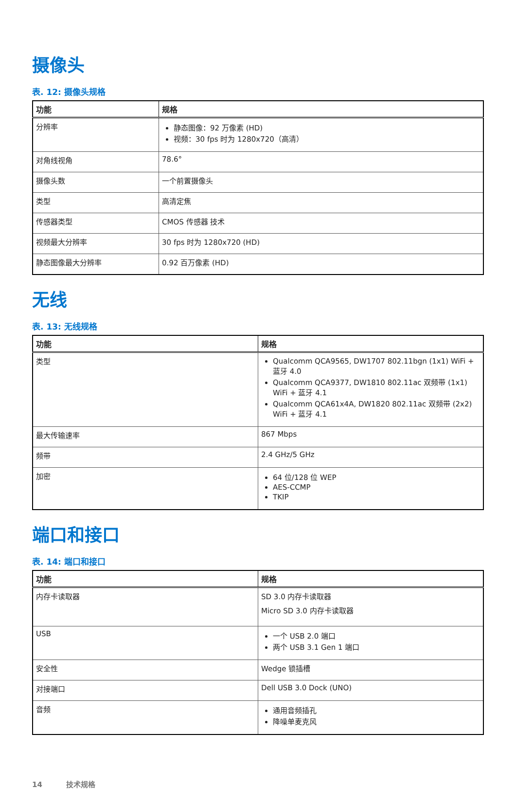摄像头
表. 12: 摄像头规格
| 功能 | 规格 |
| --- | --- |
| 分辨率 | 静态图像：92 万像素 (HD) 视频：30 fps 时为 1280x720（高清） |
| 对角线视角 | 78.6° |
| 摄像头数 | 一个前置摄像头 |
| 类型 | 高清定焦 |
| 传感器类型 | CMOS 传感器 技术 |
| 视频最大分辨率 | 30 fps 时为 1280x720 (HD) |
| 静态图像最大分辨率 | 0.92 百万像素 (HD) |
无线
表. 13: 无线规格
| 功能 | 规格 |
| --- | --- |
| 类型 | Qualcomm QCA9565, DW1707 802.11bgn (1x1) WiFi + 蓝牙 4.0 Qualcomm QCA9377, DW1810 802.11ac 双频带 (1x1) WiFi + 蓝牙 4.1 Qualcomm QCA61x4A, DW1820 802.11ac 双频带 (2x2) WiFi + 蓝牙 4.1 |
| 最大传输速率 | 867 Mbps |
| 频带 | 2.4 GHz/5 GHz |
| 加密 | 64 位/128 位 WEP AES-CCMP TKIP |
端口和接口
表. 14: 端口和接口
| 功能 | 规格 |
| --- | --- |
| 内存卡读取器 | SD 3.0 内存卡读取器 Micro SD 3.0 内存卡读取器 |
| USB | 一个 USB 2.0 端口 两个 USB 3.1 Gen 1 端口 |
| 安全性 | Wedge 锁插槽 |
| 对接端口 | Dell USB 3.0 Dock (UNO) |
| 音频 | 通用音频插孔 降噪单麦克风 |
14 技术规格